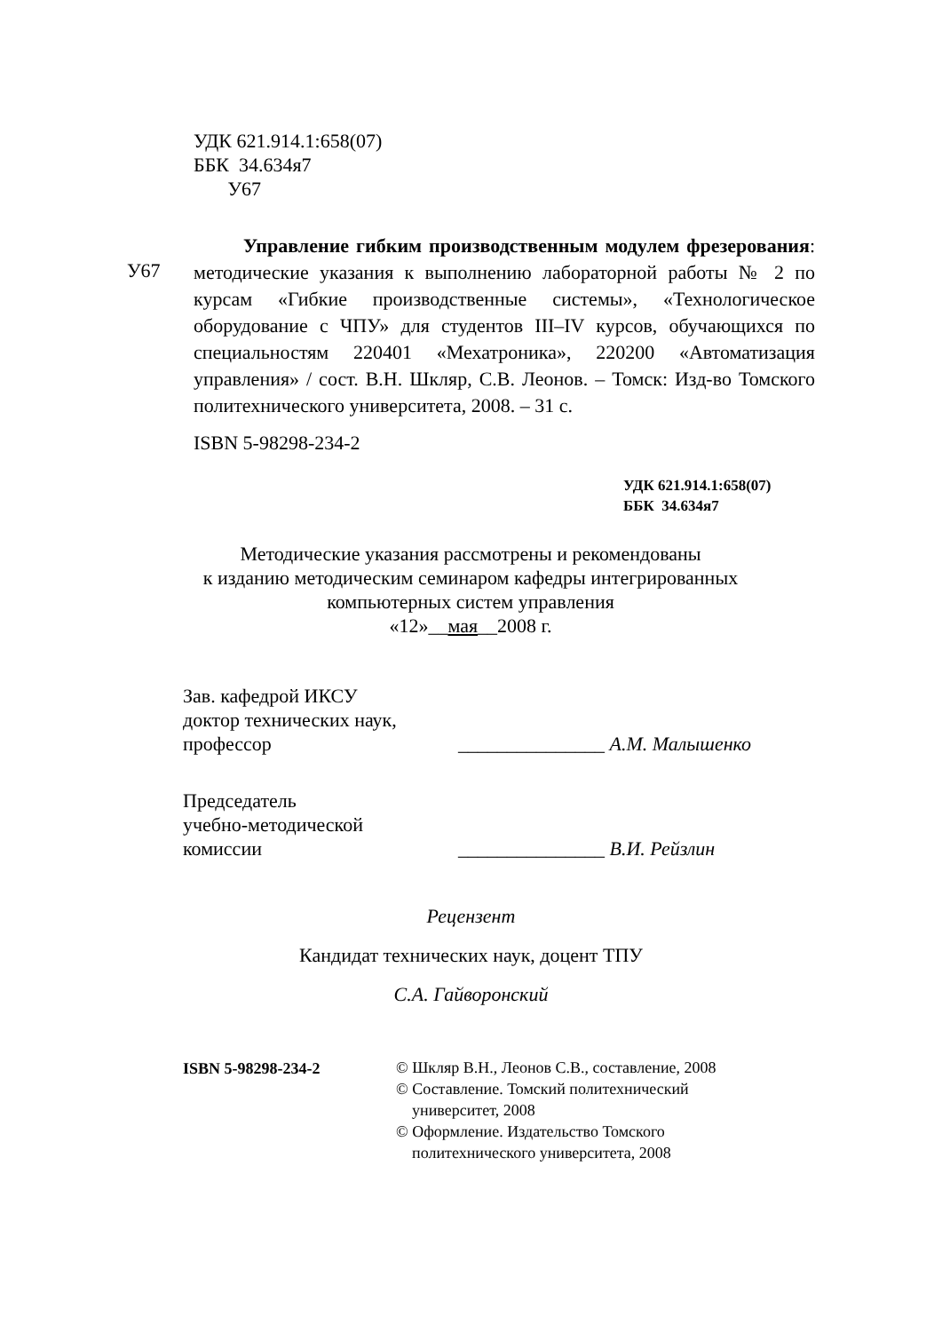УДК 621.914.1:658(07)
ББК 34.634я7
У67
У67
Управление гибким производственным модулем фрезерования: методические указания к выполнению лабораторной работы № 2 по курсам «Гибкие производственные системы», «Технологическое оборудование с ЧПУ» для студентов III–IV курсов, обучающихся по специальностям 220401 «Мехатроника», 220200 «Автоматизация управления» / сост. В.Н. Шкляр, С.В. Леонов. – Томск: Изд-во Томского политехнического университета, 2008. – 31 с.
ISBN 5-98298-234-2
УДК 621.914.1:658(07)
ББК 34.634я7
Методические указания рассмотрены и рекомендованы
к изданию методическим семинаром кафедры интегрированных
компьютерных систем управления
«12»__мая__2008 г.
Зав. кафедрой ИКСУ
доктор технических наук,
профессор
_______________ А.М. Малышенко
Председатель
учебно-методической
комиссии
_______________ В.И. Рейзлин
Рецензент
Кандидат технических наук, доцент ТПУ
С.А. Гайворонский
ISBN 5-98298-234-2
© Шкляр В.Н., Леонов С.В., составление, 2008
© Составление. Томский политехнический
университет, 2008
© Оформление. Издательство Томского
политехнического университета, 2008